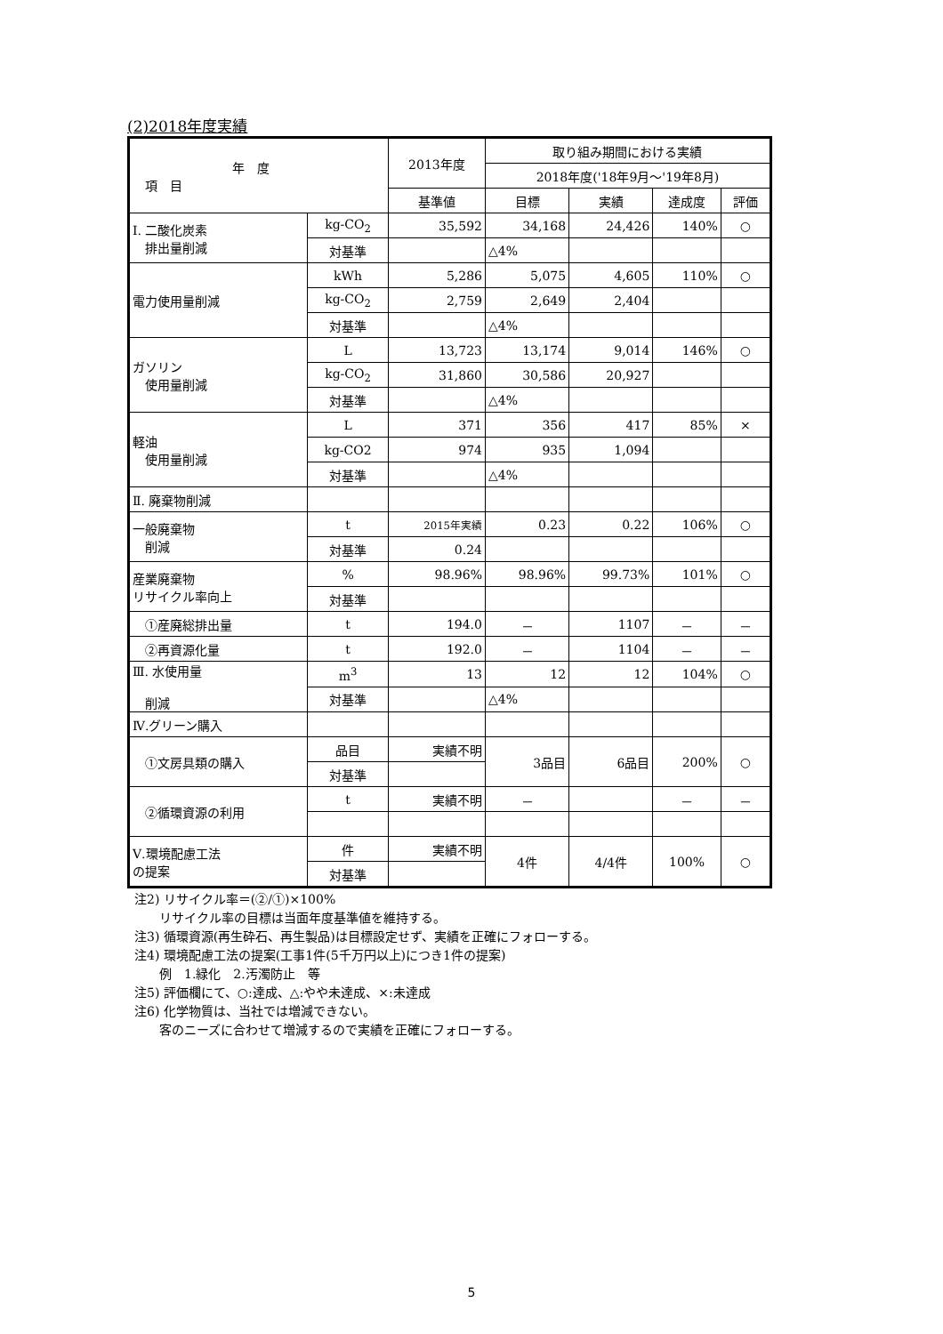(2)2018年度実績
| 年 度 項 目 | | 2013年度 | 取り組み期間における実績 | | | |
| --- | --- | --- | --- | --- | --- | --- |
| | | | 2018年度('18年9月～'19年8月) | | | |
| | | 基準値 | 目標 | 実績 | 達成度 | 評価 |
| Ⅰ. 二酸化炭素 排出量削減 | kg-CO<sub>2</sub> | 35,592 | 34,168 | 24,426 | 140% | ○ |
| | 対基準 | | △4% | | | |
| 電力使用量削減 | kWh | 5,286 | 5,075 | 4,605 | 110% | ○ |
| | kg-CO<sub>2</sub> | 2,759 | 2,649 | 2,404 | | |
| | 対基準 | | △4% | | | |
| ガソリン 使用量削減 | L | 13,723 | 13,174 | 9,014 | 146% | ○ |
| | kg-CO<sub>2</sub> | 31,860 | 30,586 | 20,927 | | |
| | 対基準 | | △4% | | | |
| 軽油 使用量削減 | L | 371 | 356 | 417 | 85% | × |
| | kg-CO2 | 974 | 935 | 1,094 | | |
| | 対基準 | | △4% | | | |
| Ⅱ. 廃棄物削減 | | | | | | |
| 一般廃棄物 削減 | t | 2015年実績 | 0.23 | 0.22 | 106% | ○ |
| | 対基準 | 0.24 | | | | |
| 産業廃棄物 リサイクル率向上 | % | 98.96% | 98.96% | 99.73% | 101% | ○ |
| | 対基準 | | | | | |
| ①産廃総排出量 | t | 194.0 | － | 1107 | － | － |
| ②再資源化量 | t | 192.0 | － | 1104 | － | － |
| Ⅲ. 水使用量 削減 | m<sup>3</sup> | 13 | 12 | 12 | 104% | ○ |
| | 対基準 | | △4% | | | |
| Ⅳ.グリーン購入 | | | | | | |
| ①文房具類の購入 | 品目 | 実績不明 | 3品目 | 6品目 | 200% | ○ |
| | 対基準 | | | | | |
| ②循環資源の利用 | t | 実績不明 | － | | － | － |
| Ⅴ.環境配慮工法 の提案 | 件 | 実績不明 | 4件 | 4/4件 | 100% | ○ |
| | 対基準 | | | | | |
注2) リサイクル率＝(②/①)×100%
　　リサイクル率の目標は当面年度基準値を維持する。
注3) 循環資源(再生砕石、再生製品)は目標設定せず、実績を正確にフォローする。
注4) 環境配慮工法の提案(工事1件(5千万円以上)につき1件の提案)
　　例　1.緑化　2.汚濁防止　等
注5) 評価欄にて、○:達成、△:やや未達成、×:未達成
注6) 化学物質は、当社では増減できない。
　　客のニーズに合わせて増減するので実績を正確にフォローする。
5